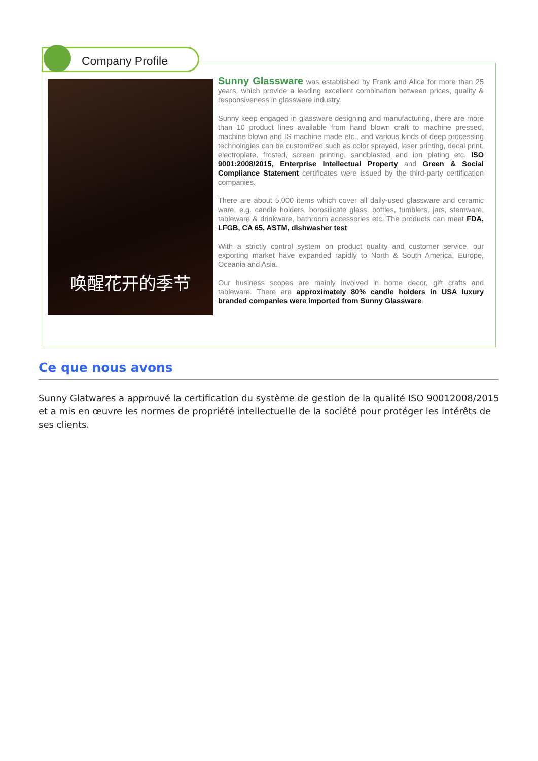Company Profile
唤醒花开的季节
Sunny Glassware was established by Frank and Alice for more than 25 years, which provide a leading excellent combination between prices, quality & responsiveness in glassware industry.
Sunny keep engaged in glassware designing and manufacturing, there are more than 10 product lines available from hand blown craft to machine pressed, machine blown and IS machine made etc., and various kinds of deep processing technologies can be customized such as color sprayed, laser printing, decal print, electroplate, frosted, screen printing, sandblasted and ion plating etc. ISO 9001:2008/2015, Enterprise Intellectual Property and Green & Social Compliance Statement certificates were issued by the third-party certification companies.
There are about 5,000 items which cover all daily-used glassware and ceramic ware, e.g. candle holders, borosilicate glass, bottles, tumblers, jars, stemware, tableware & drinkware, bathroom accessories etc. The products can meet FDA, LFGB, CA 65, ASTM, dishwasher test.
With a strictly control system on product quality and customer service, our exporting market have expanded rapidly to North & South America, Europe, Oceania and Asia.
Our business scopes are mainly involved in home decor, gift crafts and tableware. There are approximately 80% candle holders in USA luxury branded companies were imported from Sunny Glassware.
Ce que nous avons
Sunny Glatwares a approuvé la certification du système de gestion de la qualité ISO 90012008/2015 et a mis en œuvre les normes de propriété intellectuelle de la société pour protéger les intérêts de ses clients.